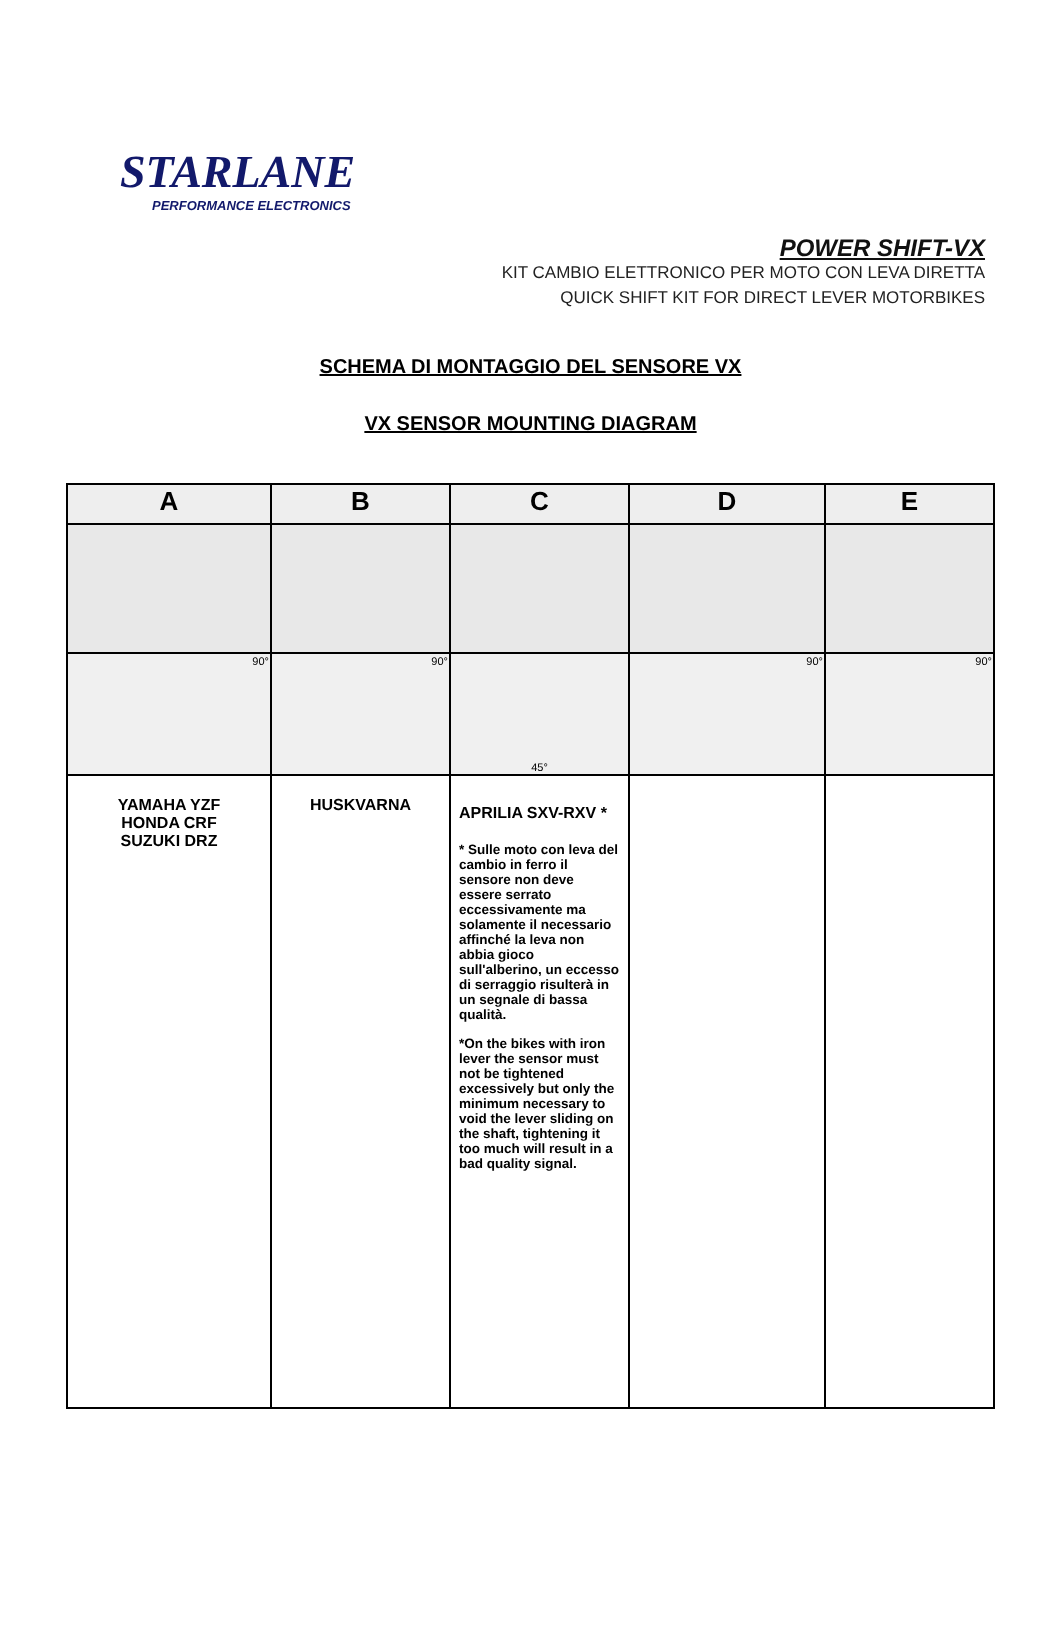STARLANE
PERFORMANCE ELECTRONICS
POWER SHIFT-VX
KIT CAMBIO ELETTRONICO PER MOTO CON LEVA DIRETTA
QUICK SHIFT KIT FOR DIRECT LEVER MOTORBIKES
SCHEMA DI MONTAGGIO DEL SENSORE VX
VX SENSOR MOUNTING DIAGRAM
| A | B | C | D | E |
| --- | --- | --- | --- | --- |
| 90° | 90° | 45° | 90° | 90° |
| YAMAHA YZF HONDA CRF SUZUKI DRZ | HUSKVARNA | APRILIA SXV-RXV * * Sulle moto con leva del cambio in ferro il sensore non deve essere serrato eccessivamente ma solamente il necessario affinché la leva non abbia gioco sull'alberino, un eccesso di serraggio risulterà in un segnale di bassa qualità. *On the bikes with iron lever the sensor must not be tightened excessively but only the minimum necessary to void the lever sliding on the shaft, tightening it too much will result in a bad quality signal. | | |